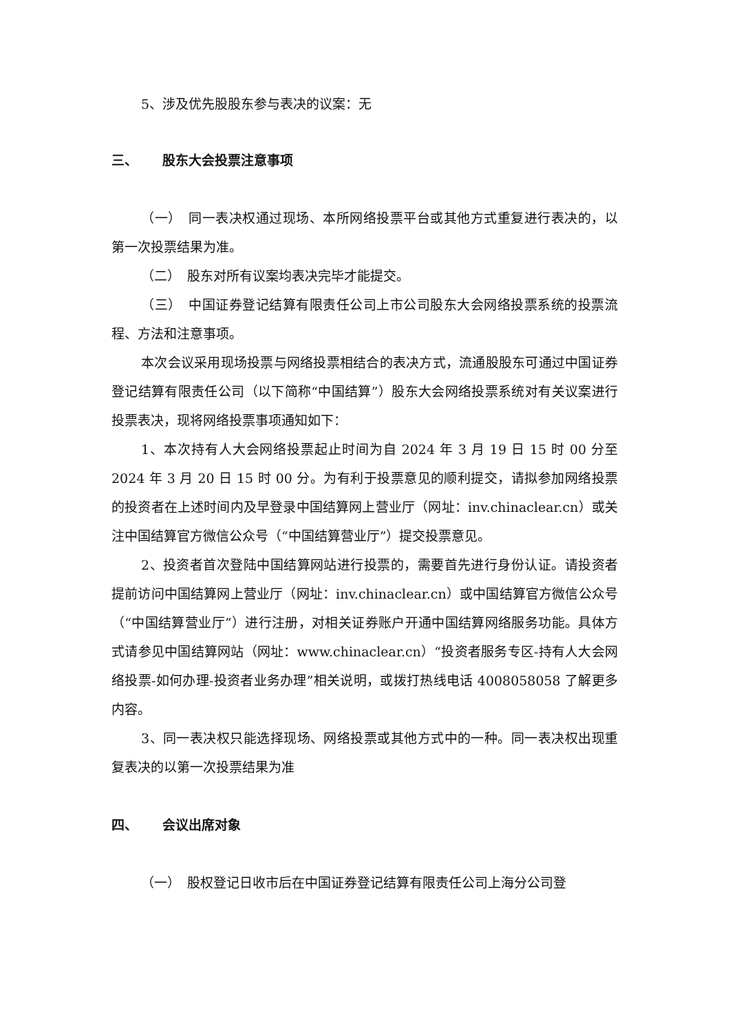5、涉及优先股股东参与表决的议案：无
三、 股东大会投票注意事项
（一）　同一表决权通过现场、本所网络投票平台或其他方式重复进行表决的，以第一次投票结果为准。
（二）　股东对所有议案均表决完毕才能提交。
（三）　中国证券登记结算有限责任公司上市公司股东大会网络投票系统的投票流程、方法和注意事项。
本次会议采用现场投票与网络投票相结合的表决方式，流通股股东可通过中国证券登记结算有限责任公司（以下简称“中国结算”）股东大会网络投票系统对有关议案进行投票表决，现将网络投票事项通知如下：
1、本次持有人大会网络投票起止时间为自 2024 年 3 月 19 日 15 时 00 分至 2024 年 3 月 20 日 15 时 00 分。为有利于投票意见的顺利提交，请拟参加网络投票的投资者在上述时间内及早登录中国结算网上营业厅（网址：inv.chinaclear.cn）或关注中国结算官方微信公众号（“中国结算营业厅”）提交投票意见。
2、投资者首次登陆中国结算网站进行投票的，需要首先进行身份认证。请投资者提前访问中国结算网上营业厅（网址：inv.chinaclear.cn）或中国结算官方微信公众号（“中国结算营业厅”）进行注册，对相关证券账户开通中国结算网络服务功能。具体方式请参见中国结算网站（网址：www.chinaclear.cn）“投资者服务专区-持有人大会网络投票-如何办理-投资者业务办理”相关说明，或拨打热线电话 4008058058 了解更多内容。
3、同一表决权只能选择现场、网络投票或其他方式中的一种。同一表决权出现重复表决的以第一次投票结果为准
四、 会议出席对象
（一）　股权登记日收市后在中国证券登记结算有限责任公司上海分公司登